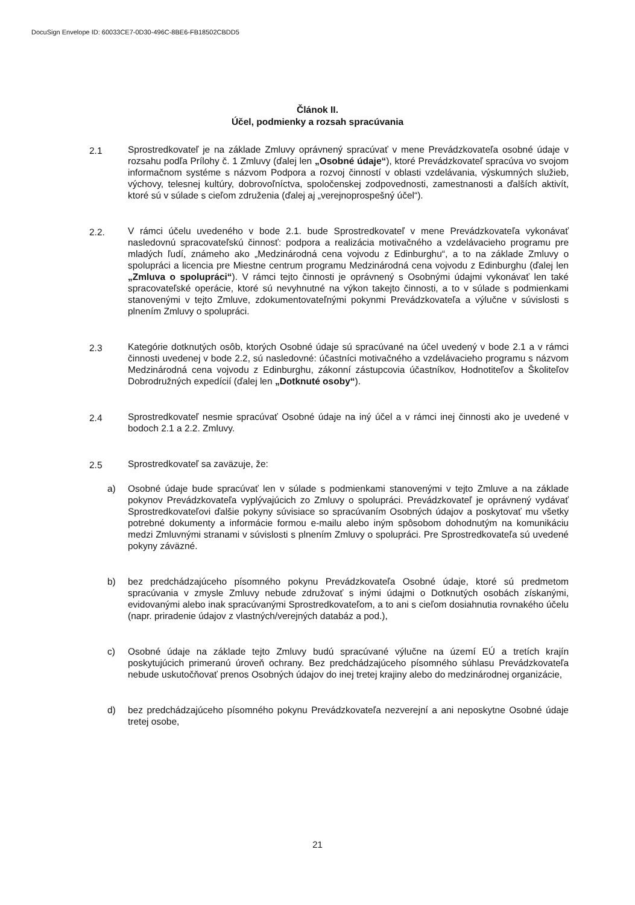DocuSign Envelope ID: 60033CE7-0D30-496C-8BE6-FB18502CBDD5
Článok II.
Účel, podmienky a rozsah spracúvania
2.1 Sprostredkovateľ je na základe Zmluvy oprávnený spracúvať v mene Prevádzkovateľa osobné údaje v rozsahu podľa Prílohy č. 1 Zmluvy (ďalej len „Osobné údaje“), ktoré Prevádzkovateľ spracúva vo svojom informačnom systéme s názvom Podpora a rozvoj činností v oblasti vzdelávania, výskumných služieb, výchovy, telesnej kultúry, dobrovoľníctva, spoločenskej zodpovednosti, zamestnanosti a ďalších aktivít, ktoré sú v súlade s cieľom združenia (ďalej aj „verejnoprospešný účel“).
2.2. V rámci účelu uvedeného v bode 2.1. bude Sprostredkovateľ v mene Prevádzkovateľa vykonávať nasledovnú spracovateľskú činnosť: podpora a realizácia motivačného a vzdelávacieho programu pre mladých ľudí, známeho ako „Medzinárodná cena vojvodu z Edinburghu“, a to na základe Zmluvy o spolupráci a licencia pre Miestne centrum programu Medzinárodná cena vojvodu z Edinburghu (ďalej len „Zmluva o spolupráci“). V rámci tejto činnosti je oprávnený s Osobnými údajmi vykonávať len také spracovateľské operácie, ktoré sú nevyhnutné na výkon takejto činnosti, a to v súlade s podmienkami stanovenými v tejto Zmluve, zdokumentovateľnými pokynmi Prevádzkovateľa a výlučne v súvislosti s plnením Zmluvy o spolupráci.
2.3 Kategórie dotknutých osôb, ktorých Osobné údaje sú spracúvané na účel uvedený v bode 2.1 a v rámci činnosti uvedenej v bode 2.2, sú nasledovné: účastníci motivačného a vzdelávacieho programu s názvom Medzinárodná cena vojvodu z Edinburghu, zákonní zástupcovia účastníkov, Hodnotiteľov a Školiteľov Dobrodružných expedícií (ďalej len „Dotknuté osoby“).
2.4 Sprostredkovateľ nesmie spracúvať Osobné údaje na iný účel a v rámci inej činnosti ako je uvedené v bodoch 2.1 a 2.2. Zmluvy.
2.5 Sprostredkovateľ sa zaväzuje, že:
a) Osobné údaje bude spracúvať len v súlade s podmienkami stanovenými v tejto Zmluve a na základe pokynov Prevádzkovateľa vyplývajúcich zo Zmluvy o spolupráci. Prevádzkovateľ je oprávnený vydávať Sprostredkovateľovi ďalšie pokyny súvisiace so spracúvaním Osobných údajov a poskytovať mu všetky potrebné dokumenty a informácie formou e-mailu alebo iným spôsobom dohodnutým na komunikáciu medzi Zmluvnými stranami v súvislosti s plnením Zmluvy o spolupráci. Pre Sprostredkovateľa sú uvedené pokyny záväzné.
b) bez predchádzajúceho písomného pokynu Prevádzkovateľa Osobné údaje, ktoré sú predmetom spracúvania v zmysle Zmluvy nebude združovať s inými údajmi o Dotknutých osobách získanými, evidovanými alebo inak spracúvanými Sprostredkovateľom, a to ani s cieľom dosiahnutia rovnakého účelu (napr. priradenie údajov z vlastných/verejných databáz a pod.),
c) Osobné údaje na základe tejto Zmluvy budú spracúvané výlučne na území EÚ a tretích krajín poskytujúcich primeranú úroveň ochrany. Bez predchádzajúceho písomného súhlasu Prevádzkovateľa nebude uskutočňovať prenos Osobných údajov do inej tretej krajiny alebo do medzinárodnej organizácie,
d) bez predchádzajúceho písomného pokynu Prevádzkovateľa nezverejní a ani neposkytne Osobné údaje tretej osobe,
21